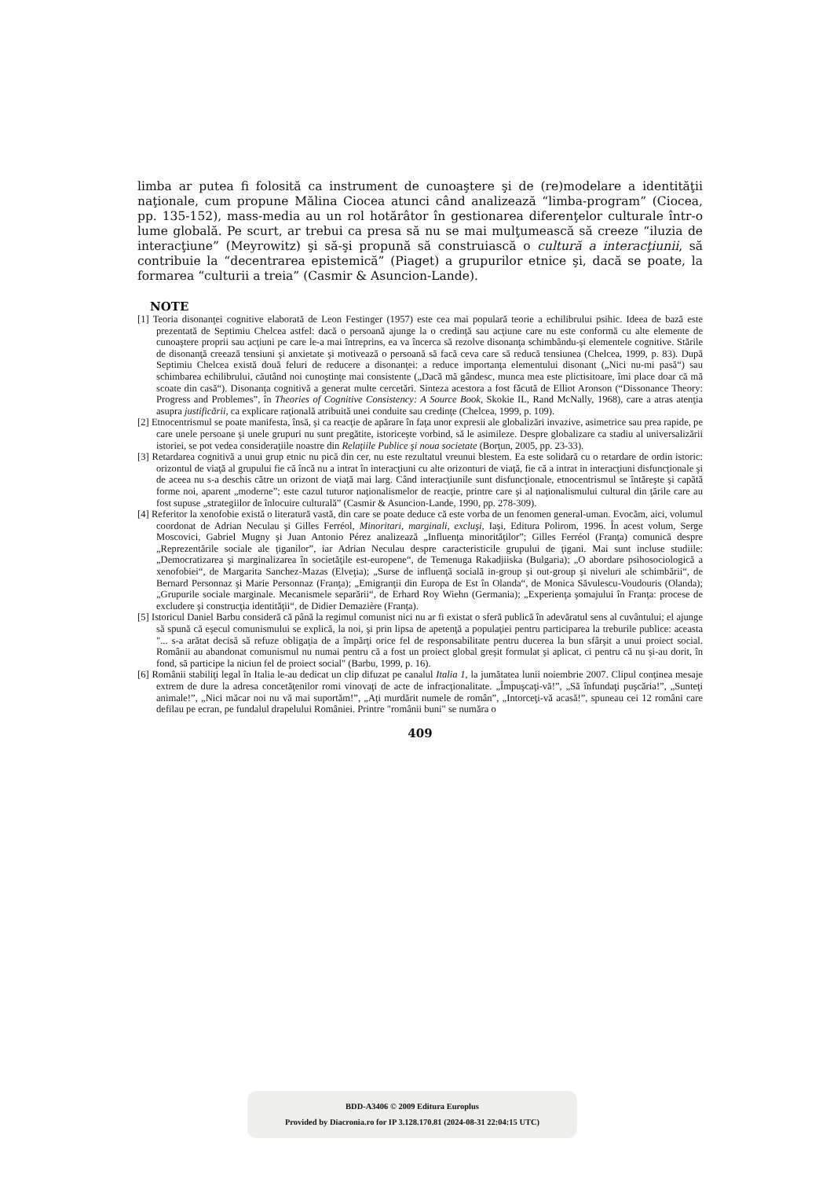limba ar putea fi folosită ca instrument de cunoaştere şi de (re)modelare a identităţii naţionale, cum propune Mălina Ciocea atunci când analizează “limba-program” (Ciocea, pp. 135-152), mass-media au un rol hotărâtor în gestionarea diferenţelor culturale într-o lume globală. Pe scurt, ar trebui ca presa să nu se mai mulţumească să creeze “iluzia de interacţiune” (Meyrowitz) şi să-şi propună să construiască o cultură a interacţiunii, să contribuie la “decentrarea epistemică” (Piaget) a grupurilor etnice şi, dacă se poate, la formarea “culturii a treia” (Casmir & Asuncion-Lande).
NOTE
[1] Teoria disonanţei cognitive elaborată de Leon Festinger (1957) este cea mai populară teorie a echilibrului psihic. Ideea de bază este prezentată de Septimiu Chelcea astfel: dacă o persoană ajunge la o credinţă sau acţiune care nu este conformă cu alte elemente de cunoaştere proprii sau acţiuni pe care le-a mai întreprins, ea va încerca să rezolve disonanţa schimbându-şi elementele cognitive. Stările de disonanţă creează tensiuni şi anxietate şi motivează o persoană să facă ceva care să reducă tensiunea (Chelcea, 1999, p. 83). După Septimiu Chelcea există două feluri de reducere a disonanţei: a reduce importanţa elementului disonant („Nici nu-mi pasă“) sau schimbarea echilibrului, căutând noi cunoştinţe mai consistente („Dacă mă gândesc, munca mea este plictisitoare, îmi place doar că mă scoate din casă“). Disonanţa cognitivă a generat multe cercetări. Sinteza acestora a fost făcută de Elliot Aronson (“Dissonance Theory: Progress and Problemes”, în Theories of Cognitive Consistency: A Source Book, Skokie IL, Rand McNally, 1968), care a atras atenţia asupra justificării, ca explicare raţională atribuită unei conduite sau credinţe (Chelcea, 1999, p. 109).
[2] Etnocentrismul se poate manifesta, însă, şi ca reacţie de apărare în faţa unor expresii ale globalizări invazive, asimetrice sau prea rapide, pe care unele persoane şi unele grupuri nu sunt pregătite, istoriceşte vorbind, să le asimileze. Despre globalizare ca stadiu al universalizării istoriei, se pot vedea consideraţiile noastre din Relaţiile Publice şi noua societate (Borţun, 2005, pp. 23-33).
[3] Retardarea cognitivă a unui grup etnic nu pică din cer, nu este rezultatul vreunui blestem. Ea este solidară cu o retardare de ordin istoric: orizontul de viaţă al grupului fie că încă nu a intrat în interacţiuni cu alte orizonturi de viaţă, fie că a intrat in interacţiuni disfuncţionale şi de aceea nu s-a deschis către un orizont de viaţă mai larg. Când interacţiunile sunt disfuncţionale, etnocentrismul se întăreşte şi capătă forme noi, aparent „moderne”; este cazul tuturor naţionalismelor de reacţie, printre care şi al naţionalismului cultural din ţările care au fost supuse „strategiilor de înlocuire culturală” (Casmir & Asuncion-Lande, 1990, pp. 278-309).
[4] Referitor la xenofobie există o literatură vastă, din care se poate deduce că este vorba de un fenomen general-uman. Evocăm, aici, volumul coordonat de Adrian Neculau şi Gilles Ferréol, Minoritari, marginali, excluşi, Iaşi, Editura Polirom, 1996. În acest volum, Serge Moscovici, Gabriel Mugny şi Juan Antonio Pérez analizează „Influenţa minorităţilor”; Gilles Ferréol (Franţa) comunică despre „Reprezentările sociale ale ţiganilor”, iar Adrian Neculau despre caracteristicile grupului de ţigani. Mai sunt incluse studiile: „Democratizarea şi marginalizarea în societăţile est-europene“, de Temenuga Rakadjiiska (Bulgaria); „O abordare psihosociologică a xenofobiei“, de Margarita Sanchez-Mazas (Elveţia); „Surse de influenţă socială in-group şi out-group şi niveluri ale schimbării“, de Bernard Personnaz şi Marie Personnaz (Franţa); „Emigranţii din Europa de Est în Olanda“, de Monica Săvulescu-Voudouris (Olanda); „Grupurile sociale marginale. Mecanismele separării“, de Erhard Roy Wiehn (Germania); „Experienţa şomajului în Franţa: procese de excludere şi construcţia identităţii“, de Didier Demazière (Franţa).
[5] Istoricul Daniel Barbu consideră că până la regimul comunist nici nu ar fi existat o sferă publică în adevăratul sens al cuvântului; el ajunge să spună că eşecul comunismului se explică, la noi, şi prin lipsa de apetenţă a populaţiei pentru participarea la treburile publice: aceasta "... s-a arătat decisă să refuze obligaţia de a împărţi orice fel de responsabilitate pentru ducerea la bun sfârşit a unui proiect social. Românii au abandonat comunismul nu numai pentru că a fost un proiect global greşit formulat şi aplicat, ci pentru că nu şi-au dorit, în fond, să participe la niciun fel de proiect social" (Barbu, 1999, p. 16).
[6] Românii stabiliţi legal în Italia le-au dedicat un clip difuzat pe canalul Italia 1, la jumătatea lunii noiembrie 2007. Clipul conţinea mesaje extrem de dure la adresa concetăţenilor romi vinovaţi de acte de infracţionalitate. „Împuşcaţi-vă!”, „Să înfundaţi puşcăria!”, „Sunteţi animale!”, „Nici măcar noi nu vă mai suportăm!”, „Aţi murdărit numele de român”, „Intorceţi-vă acasă!”, spuneau cei 12 români care defilau pe ecran, pe fundalul drapelului României. Printre "românii buni" se număra o
409
BDD-A3406 © 2009 Editura Europlus
Provided by Diacronia.ro for IP 3.128.170.81 (2024-08-31 22:04:15 UTC)